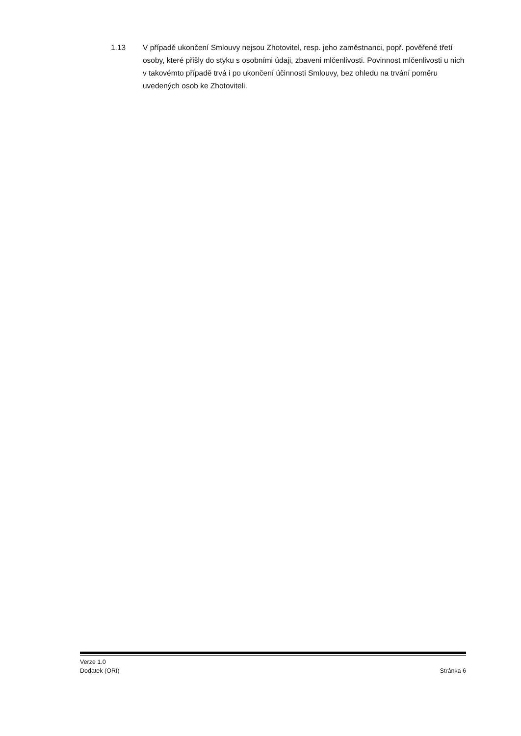1.13 V případě ukončení Smlouvy nejsou Zhotovitel, resp. jeho zaměstnanci, popř. pověřené třetí osoby, které přišly do styku s osobními údaji, zbaveni mlčenlivosti. Povinnost mlčenlivosti u nich v takovémto případě trvá i po ukončení účinnosti Smlouvy, bez ohledu na trvání poměru uvedených osob ke Zhotoviteli.
Verze 1.0
Dodatek (ORI) Stránka 6